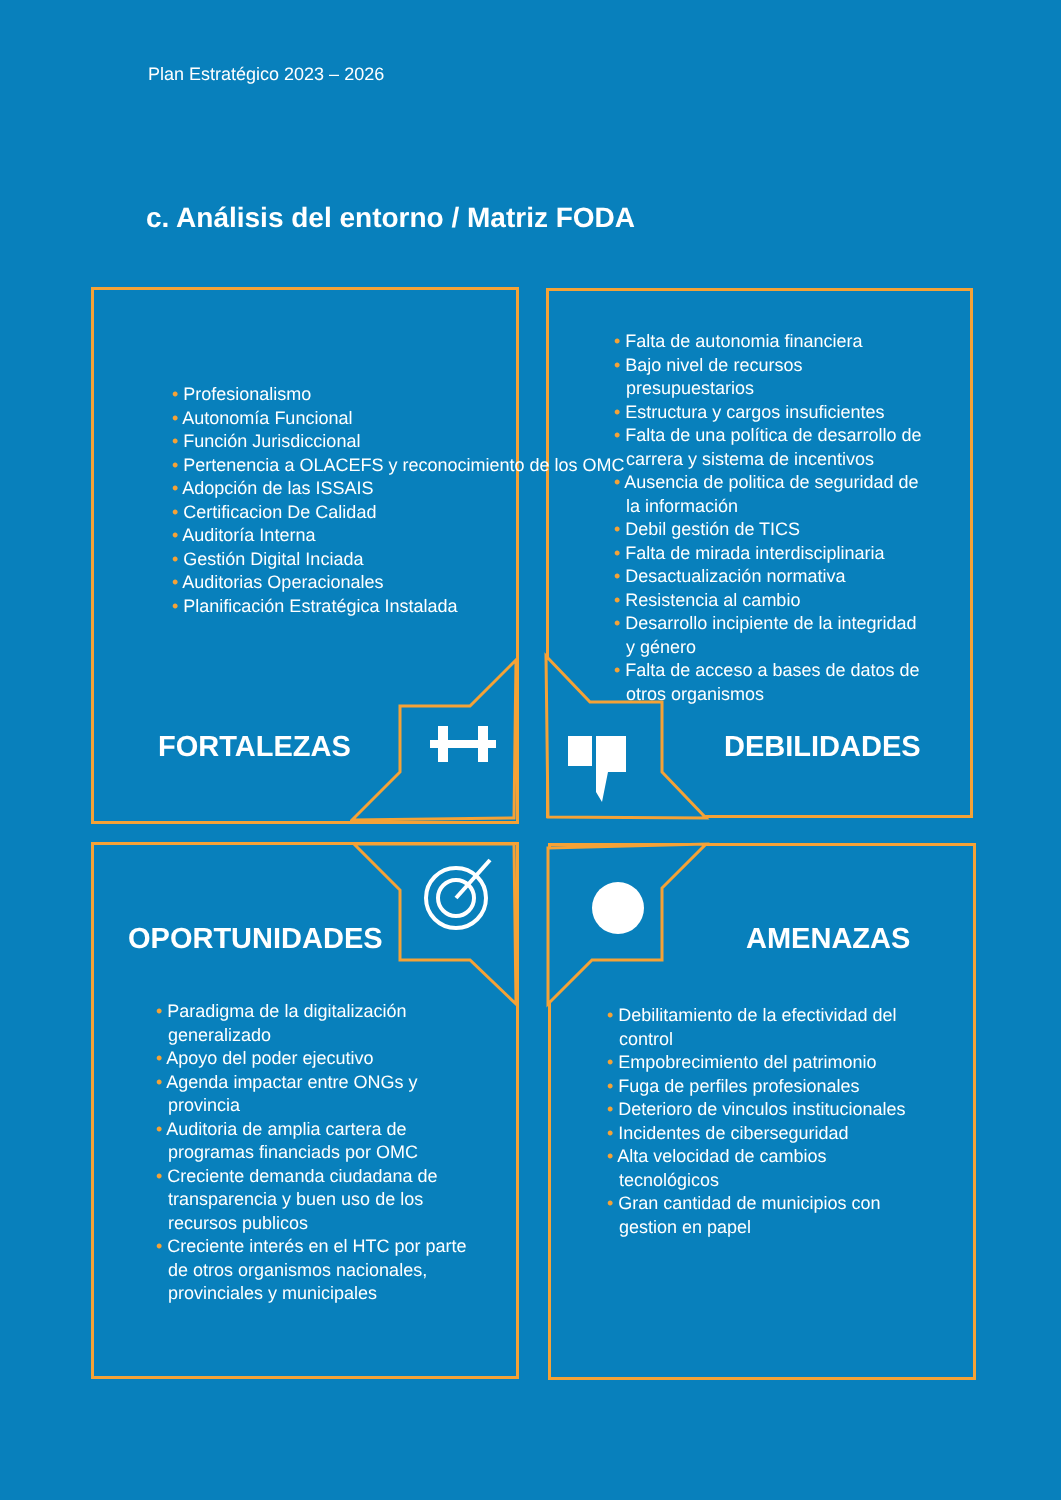Plan Estratégico 2023 – 2026
c. Análisis del entorno / Matriz FODA
• Profesionalismo
• Autonomía Funcional
• Función Jurisdiccional
• Pertenencia a OLACEFS y reconocimiento de los OMC
• Adopción de las ISSAIS
• Certificacion De Calidad
• Auditoría Interna
• Gestión Digital Inciada
• Auditorias Operacionales
• Planificación Estratégica Instalada
FORTALEZAS
• Falta de autonomia financiera
• Bajo nivel de recursos presupuestarios
• Estructura y cargos insuficientes
• Falta de una política de desarrollo de carrera y sistema de incentivos
• Ausencia de politica de seguridad de la información
• Debil gestión de TICS
• Falta de mirada interdisciplinaria
• Desactualización normativa
• Resistencia al cambio
• Desarrollo incipiente de la integridad y género
• Falta de acceso a bases de datos de otros organismos
DEBILIDADES
OPORTUNIDADES
• Paradigma de la digitalización generalizado
• Apoyo del poder ejecutivo
• Agenda impactar entre ONGs y provincia
• Auditoria de amplia cartera de programas financiads por OMC
• Creciente demanda ciudadana de transparencia y buen uso de los recursos publicos
• Creciente interés en el HTC por parte de otros organismos nacionales, provinciales y municipales
AMENAZAS
• Debilitamiento de la efectividad del control
• Empobrecimiento del patrimonio
• Fuga de perfiles profesionales
• Deterioro de vinculos institucionales
• Incidentes de ciberseguridad
• Alta velocidad de cambios tecnológicos
• Gran cantidad de municipios con gestion en papel